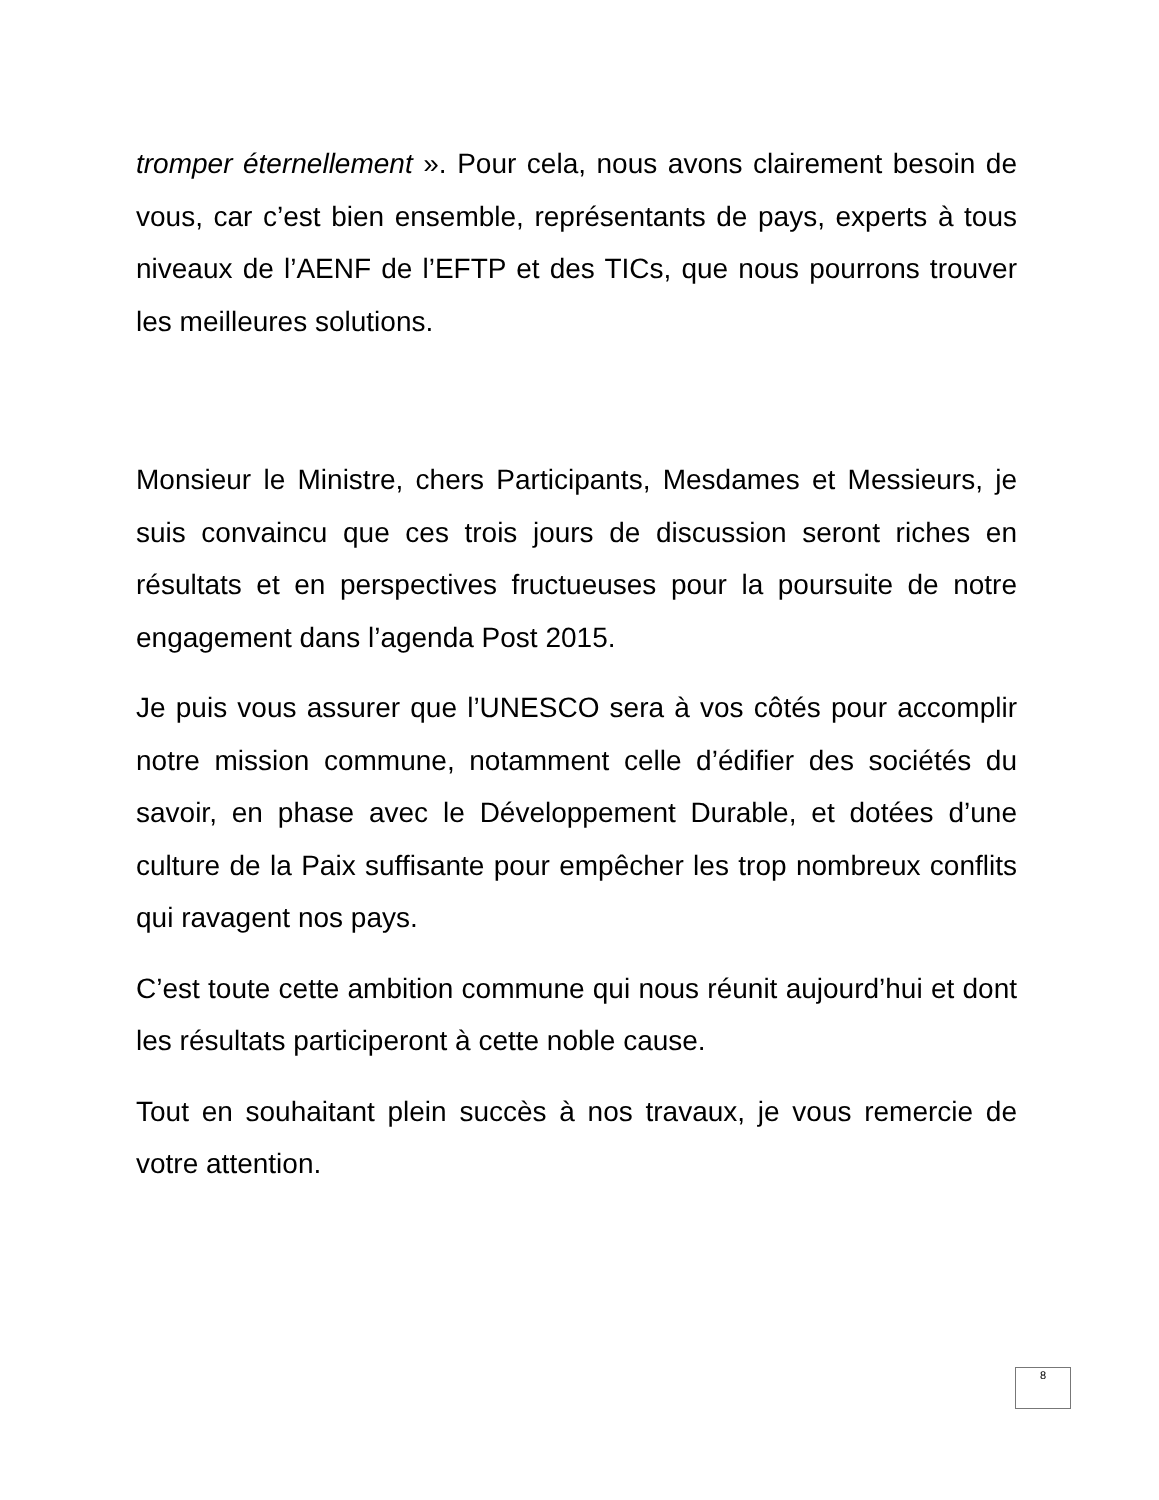tromper éternellement ». Pour cela, nous avons clairement besoin de vous, car c’est bien ensemble, représentants de pays, experts à tous niveaux de l’AENF de l’EFTP et des TICs, que nous pourrons trouver les meilleures solutions.
Monsieur le Ministre, chers Participants, Mesdames et Messieurs, je suis convaincu que ces trois jours de discussion seront riches en résultats et en perspectives fructueuses pour la poursuite de notre engagement dans l’agenda Post 2015.
Je puis vous assurer que l’UNESCO sera à vos côtés pour accomplir notre mission commune, notamment celle d’édifier des sociétés du savoir, en phase avec le Développement Durable, et dotées d’une culture de la Paix suffisante pour empêcher les trop nombreux conflits qui ravagent nos pays.
C’est toute cette ambition commune qui nous réunit aujourd’hui et dont les résultats participeront à cette noble cause.
Tout en souhaitant plein succès à nos travaux, je vous remercie de votre attention.
8